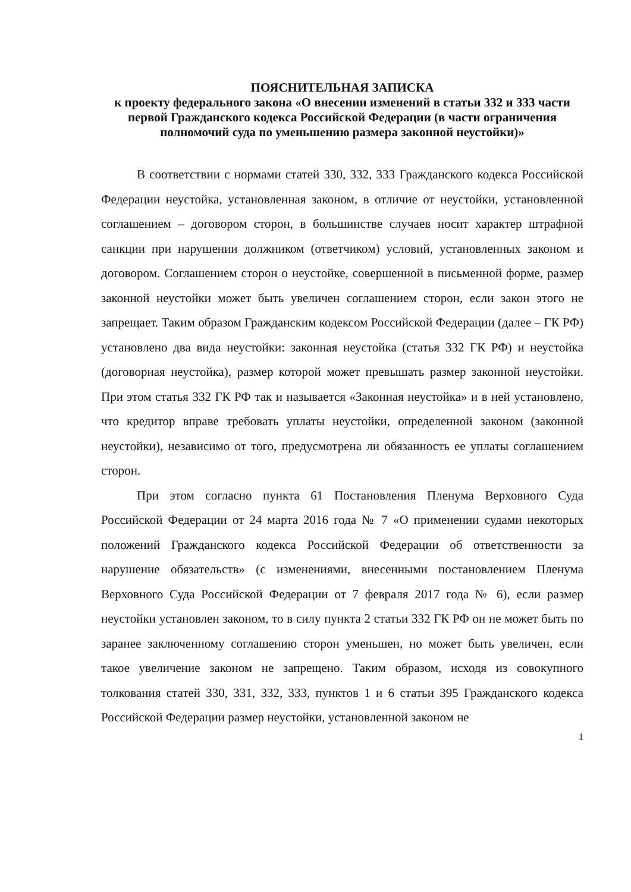ПОЯСНИТЕЛЬНАЯ ЗАПИСКА
к проекту федерального закона «О внесении изменений в статьи 332 и 333 части первой Гражданского кодекса Российской Федерации (в части ограничения полномочий суда по уменьшению размера законной неустойки)»
В соответствии с нормами статей 330, 332, 333 Гражданского кодекса Российской Федерации неустойка, установленная законом, в отличие от неустойки, установленной соглашением – договором сторон, в большинстве случаев носит характер штрафной санкции при нарушении должником (ответчиком) условий, установленных законом и договором. Соглашением сторон о неустойке, совершенной в письменной форме, размер законной неустойки может быть увеличен соглашением сторон, если закон этого не запрещает. Таким образом Гражданским кодексом Российской Федерации (далее – ГК РФ) установлено два вида неустойки: законная неустойка (статья 332 ГК РФ) и неустойка (договорная неустойка), размер которой может превышать размер законной неустойки. При этом статья 332 ГК РФ так и называется «Законная неустойка» и в ней установлено, что кредитор вправе требовать уплаты неустойки, определенной законом (законной неустойки), независимо от того, предусмотрена ли обязанность ее уплаты соглашением сторон.
При этом согласно пункта 61 Постановления Пленума Верховного Суда Российской Федерации от 24 марта 2016 года № 7 «О применении судами некоторых положений Гражданского кодекса Российской Федерации об ответственности за нарушение обязательств» (с изменениями, внесенными постановлением Пленума Верховного Суда Российской Федерации от 7 февраля 2017 года № 6), если размер неустойки установлен законом, то в силу пункта 2 статьи 332 ГК РФ он не может быть по заранее заключенному соглашению сторон уменьшен, но может быть увеличен, если такое увеличение законом не запрещено. Таким образом, исходя из совокупного толкования статей 330, 331, 332, 333, пунктов 1 и 6 статьи 395 Гражданского кодекса Российской Федерации размер неустойки, установленной законом не
1